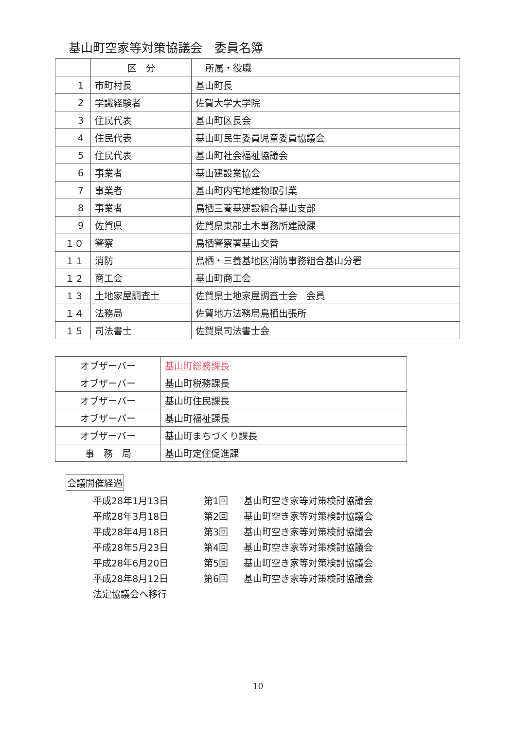基山町空家等対策協議会　委員名簿
| | 区 分 | 所属・役職 |
| --- | --- | --- |
| 1 | 市町村長 | 基山町長 |
| 2 | 学識経験者 | 佐賀大学大学院 |
| 3 | 住民代表 | 基山町区長会 |
| 4 | 住民代表 | 基山町民生委員児童委員協議会 |
| 5 | 住民代表 | 基山町社会福祉協議会 |
| 6 | 事業者 | 基山建設業協会 |
| 7 | 事業者 | 基山町内宅地建物取引業 |
| 8 | 事業者 | 鳥栖三養基建設組合基山支部 |
| 9 | 佐賀県 | 佐賀県東部土木事務所建設課 |
| １０ | 警察 | 鳥栖警察署基山交番 |
| １１ | 消防 | 鳥栖・三養基地区消防事務組合基山分署 |
| １２ | 商工会 | 基山町商工会 |
| １３ | 土地家屋調査士 | 佐賀県土地家屋調査士会 会員 |
| １４ | 法務局 | 佐賀地方法務局鳥栖出張所 |
| １５ | 司法書士 | 佐賀県司法書士会 |
| オブザーバー | 基山町総務課長 |
| オブザーバー | 基山町税務課長 |
| オブザーバー | 基山町住民課長 |
| オブザーバー | 基山町福祉課長 |
| オブザーバー | 基山町まちづくり課長 |
| 事 務 局 | 基山町定住促進課 |
会議開催経過
平成28年1月13日 第1回 基山町空き家等対策検討協議会
平成28年3月18日 第2回 基山町空き家等対策検討協議会
平成28年4月18日 第3回 基山町空き家等対策検討協議会
平成28年5月23日 第4回 基山町空き家等対策検討協議会
平成28年6月20日 第5回 基山町空き家等対策検討協議会
平成28年8月12日 第6回 基山町空き家等対策検討協議会
法定協議会へ移行
10